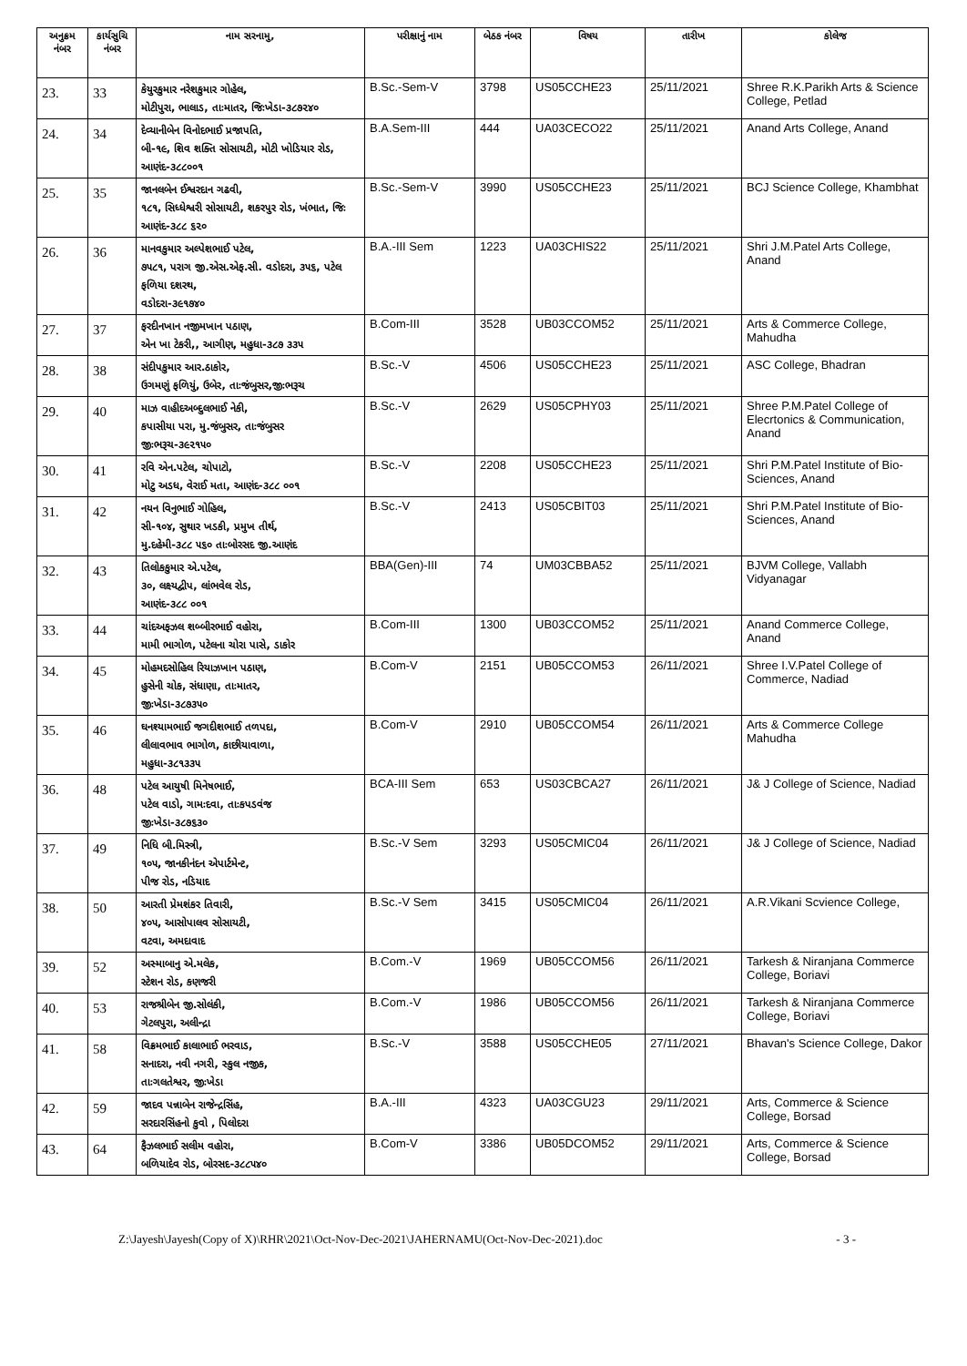| અનુક્રમ નંબર | કાર્યસુચિ નંબર | નામ સરનામુ, | પરીક્ષાનું નામ | બેઠક નંબર | વિષય | તારીખ | કોલેજ |
| --- | --- | --- | --- | --- | --- | --- | --- |
| 23. | 33 | કેયુરકુમાર નરેશકુમાર ગોહેલ, મોટીપુરા, ભાલાડ, તાઃમાતર, જિઃખેડા-૩૮૭૨૪૦ | B.Sc.-Sem-V | 3798 | US05CCHE23 | 25/11/2021 | Shree R.K.Parikh Arts & Science College, Petlad |
| 24. | 34 | દેવ્યાનીબેન વિનોદભાઈ પ્રજાપતિ, બી-૧૯, શિવ શક્તિ સોસાયટી, મોટી ખોડિયાર રોડ, આણંદ-૩૮૮૦૦૧ | B.A.Sem-III | 444 | UA03CECO22 | 25/11/2021 | Anand Arts College, Anand |
| 25. | 35 | જાનલબેન ઈશ્વરદાન ગઢવી, ૧૮૧, સિધ્ધેશ્વરી સોસાયટી, શકરપુર રોડ, ખંભાત, જિઃ આણંદ-૩૮૮ ૬૨૦ | B.Sc.-Sem-V | 3990 | US05CCHE23 | 25/11/2021 | BCJ Science College, Khambhat |
| 26. | 36 | માનવકુમાર અલ્પેશભાઈ પટેલ, ૭૫૮૧, પરાગ જી.એસ.એફ.સી. વડોદરા, ૩૫૬, પટેલ ફળિયા દશરથ, વડોદરા-૩૯૧૭૪૦ | B.A.-III Sem | 1223 | UA03CHIS22 | 25/11/2021 | Shri J.M.Patel Arts College, Anand |
| 27. | 37 | ફરદીનખાન નજીમખાન પઠાણ, એન ખા ટેકરી,, આગીણ, મહુધા-૩૮૭ ૩૩૫ | B.Com-III | 3528 | UB03CCOM52 | 25/11/2021 | Arts & Commerce College, Mahudha |
| 28. | 38 | સંદીપકુમાર આર.ઠાકોર, ઉગમણું ફળિયું, ઉબેર, તાઃજંબુસર,જીઃભરૂચ | B.Sc.-V | 4506 | US05CCHE23 | 25/11/2021 | ASC College, Bhadran |
| 29. | 40 | માઝ વાહીદઅબ્દુલભાઈ નેકી, કપાસીયા પરા, મુ.જંબુસર, તાઃજંબુસર જીઃભરૂચ-૩૯૨૧૫૦ | B.Sc.-V | 2629 | US05CPHY03 | 25/11/2021 | Shree P.M.Patel College of Elecrtonics & Communication, Anand |
| 30. | 41 | રવિ એન.પટેલ, ચોપાટો, મોટુ અડધ, વેરાઈ મતા, આણંદ-૩૮૮ ૦૦૧ | B.Sc.-V | 2208 | US05CCHE23 | 25/11/2021 | Shri P.M.Patel Institute of Bio-Sciences, Anand |
| 31. | 42 | નયન વિનુભાઈ ગોહિલ, સી-૧૦૪, સુથાર ખડકી, પ્રમુખ તીર્થ, મુ.દહેમી-૩૮૮ ૫૬૦ તાઃબોરસદ જી.આણંદ | B.Sc.-V | 2413 | US05CBIT03 | 25/11/2021 | Shri P.M.Patel Institute of Bio-Sciences, Anand |
| 32. | 43 | તિલોકકુમાર એ.પટેલ, ૩૦, લક્ષ્યદ્વીપ, લાંભવેલ રોડ, આણંદ-૩૮૮ ૦૦૧ | BBA(Gen)-III | 74 | UM03CBBA52 | 25/11/2021 | BJVM College, Vallabh Vidyanagar |
| 33. | 44 | ચાંદઅફઝલ શબ્બીરભાઈ વહોરા, મામી ભાગોળ, પટેલના ચોરા પાસે, ડાકોર | B.Com-III | 1300 | UB03CCOM52 | 25/11/2021 | Anand Commerce College, Anand |
| 34. | 45 | મોહમદસોહિલ રિયાઝખાન પઠાણ, હુસેની ચોક, સંધાણા, તાઃમાતર, જીઃખેડા-૩૮૭૩૫૦ | B.Com-V | 2151 | UB05CCOM53 | 26/11/2021 | Shree I.V.Patel College of Commerce, Nadiad |
| 35. | 46 | ઘનશ્યામભાઈ જગદીશભાઈ તળપદા, લીલાવભાવ ભાગોળ, કાછીયાવાળા, મહુધા-૩૮૧૩૩૫ | B.Com-V | 2910 | UB05CCOM54 | 26/11/2021 | Arts & Commerce College Mahudha |
| 36. | 48 | પટેલ આયુષી મિનેષભાઈ, પટેલ વાડો, ગામઃદવા, તાઃકપડવંજ જીઃખેડા-૩૮૭૬૩૦ | BCA-III Sem | 653 | US03CBCA27 | 26/11/2021 | J& J College of Science, Nadiad |
| 37. | 49 | નિધિ બી.મિસ્ત્રી, ૧૦૫, જાનકીનંદન એપાર્ટમેન્ટ, પીજ રોડ, નડિયાદ | B.Sc.-V Sem | 3293 | US05CMIC04 | 26/11/2021 | J& J College of Science, Nadiad |
| 38. | 50 | આરતી પ્રેમશંકર તિવારી, ૪૦૫, આસોપાલવ સોસાયટી, વટવા, અમદાવાદ | B.Sc.-V Sem | 3415 | US05CMIC04 | 26/11/2021 | A.R.Vikani Scvience College, |
| 39. | 52 | અસ્માબાનુ એ.મલેક, સ્ટેશન રોડ, કણજરી | B.Com.-V | 1969 | UB05CCOM56 | 26/11/2021 | Tarkesh & Niranjana Commerce College, Boriavi |
| 40. | 53 | રાજશ્રીબેન જી.સોલંકી, ગેટલપુરા, અલીન્દ્રા | B.Com.-V | 1986 | UB05CCOM56 | 26/11/2021 | Tarkesh & Niranjana Commerce College, Boriavi |
| 41. | 58 | વિક્રમભાઈ કાલાભાઈ ભરવાડ, સનાદરા, નવી નગરી, સ્કુલ નજીક, તાઃગલતેશ્વર, જીઃખેડા | B.Sc.-V | 3588 | US05CCHE05 | 27/11/2021 | Bhavan's Science College, Dakor |
| 42. | 59 | જાદવ પન્નાબેન રાજેન્દ્રસિંહ, સરદારસિંહનો કુવો , પિલોદરા | B.A.-III | 4323 | UA03CGU23 | 29/11/2021 | Arts, Commerce & Science College, Borsad |
| 43. | 64 | ફૈઝલભાઈ સલીમ વહોરા, બળિયાદેવ રોડ, બોરસદ-૩૮૮૫૪૦ | B.Com-V | 3386 | UB05DCOM52 | 29/11/2021 | Arts, Commerce & Science College, Borsad |
Z:\Jayesh\Jayesh(Copy of X)\RHR\2021\Oct-Nov-Dec-2021\JAHERNAMU(Oct-Nov-Dec-2021).doc - 3 -